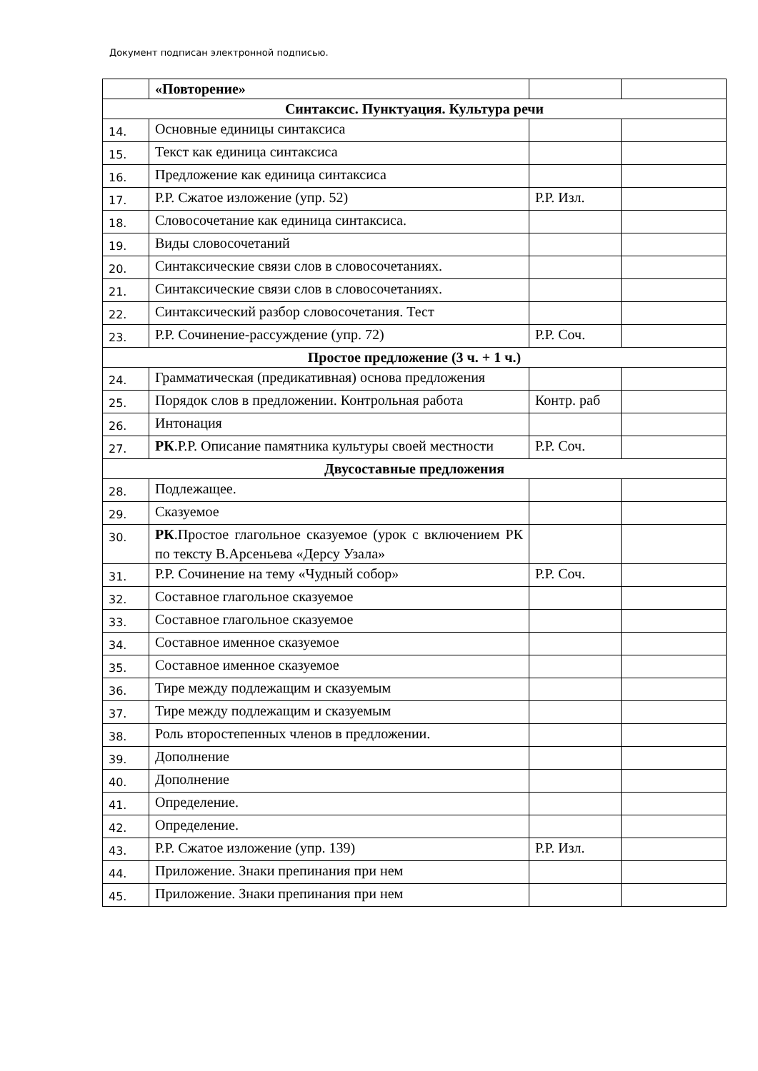Документ подписан электронной подписью.
| | «Повторение» | | |
| Синтаксис. Пунктуация. Культура речи | | | |
| 14. | Основные единицы синтаксиса | | |
| 15. | Текст как единица синтаксиса | | |
| 16. | Предложение как единица синтаксиса | | |
| 17. | Р.Р. Сжатое изложение (упр. 52) | Р.Р. Изл. | |
| 18. | Словосочетание как единица синтаксиса. | | |
| 19. | Виды словосочетаний | | |
| 20. | Синтаксические связи слов в словосочетаниях. | | |
| 21. | Синтаксические связи слов в словосочетаниях. | | |
| 22. | Синтаксический разбор словосочетания. Тест | | |
| 23. | Р.Р. Сочинение-рассуждение (упр. 72) | Р.Р. Соч. | |
| Простое предложение (3 ч. + 1 ч.) | | | |
| 24. | Грамматическая (предикативная) основа предложения | | |
| 25. | Порядок слов в предложении. Контрольная работа | Контр. раб | |
| 26. | Интонация | | |
| 27. | РК .Р.Р. Описание памятника культуры своей местности | Р.Р. Соч. | |
| Двусоставные предложения | | | |
| 28. | Подлежащее. | | |
| 29. | Сказуемое | | |
| 30. | РК .Простое глагольное сказуемое (урок с включением РК по тексту В.Арсеньева «Дерсу Узала» | | |
| 31. | Р.Р. Сочинение на тему «Чудный собор» | Р.Р. Соч. | |
| 32. | Составное глагольное сказуемое | | |
| 33. | Составное глагольное сказуемое | | |
| 34. | Составное именное сказуемое | | |
| 35. | Составное именное сказуемое | | |
| 36. | Тире между подлежащим и сказуемым | | |
| 37. | Тире между подлежащим и сказуемым | | |
| 38. | Роль второстепенных членов в предложении. | | |
| 39. | Дополнение | | |
| 40. | Дополнение | | |
| 41. | Определение. | | |
| 42. | Определение. | | |
| 43. | Р.Р. Сжатое изложение (упр. 139) | Р.Р. Изл. | |
| 44. | Приложение. Знаки препинания при нем | | |
| 45. | Приложение. Знаки препинания при нем | | |